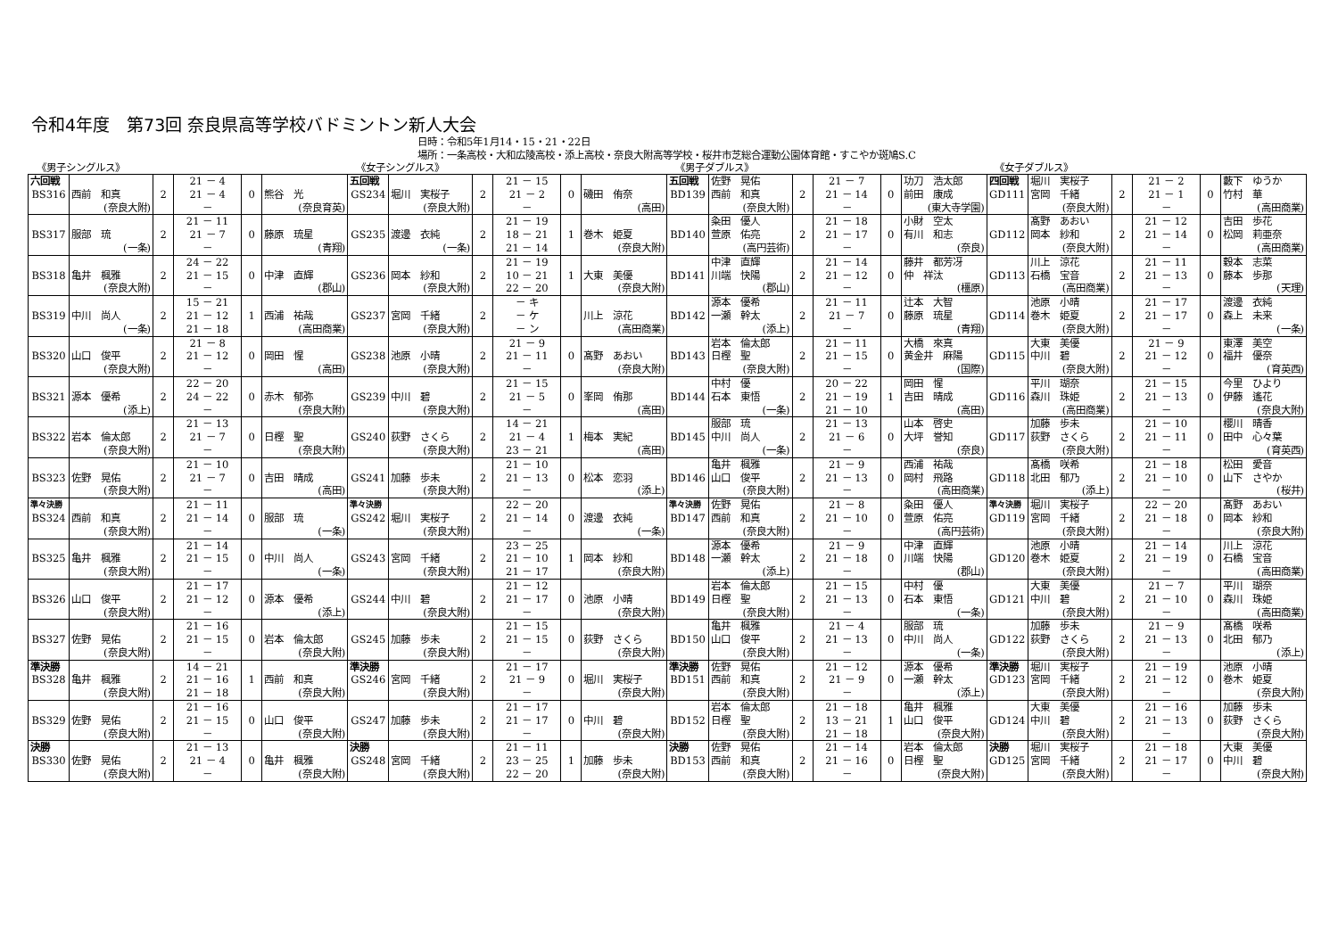令和4年度　第73回 奈良県高等学校バドミントン新人大会
日時：令和5年1月14・15・21・22日
場所：一条高校・大和広陵高校・添上高校・奈良大附高等学校・桜井市芝総合運動公園体育館・すこやか斑鳩S.C
《男子シングルス》 《女子シングルス》 《男子ダブルス》 《女子ダブルス》
| 六回戦 BS316 | 西前 和真 (奈良大附) | 2 | 21 － 4 21 － 4 － | 0 | 熊谷 光 (奈良育英) | 五回戦 GS234 | 堀川 実桜子 (奈良大附) | 2 | 21 － 15 21 － 2 － | 0 | 磯田 侑奈 (高田) | 五回戦 BD139 | 佐野 晃佑 西前 和真 (奈良大附) | 2 | 21 － 7 21 － 14 － | 0 | 功刀 浩太郎 前田 康成 (東大寺学園) | 四回戦 GD111 | 堀川 実桜子 宮岡 千緒 (奈良大附) | 2 | 21 － 2 21 － 1 － | 0 | 藪下 ゆうか 竹村 華 (高田商業) |
| BS317 | 服部 琉 (一条) | 2 | 21 － 11 21 － 7 － | 0 | 藤原 琉星 (青翔) | GS235 | 渡邊 衣純 (一条) | 2 | 21 － 19 18 － 21 21 － 14 | 1 | 巻木 姫夏 (奈良大附) | BD140 | 粂田 優人 萱原 佑亮 (高円芸術) | 2 | 21 － 18 21 － 17 － | 0 | 小財 空太 有川 和志 (奈良) | GD112 | 髙野 あおい 岡本 紗和 (奈良大附) | 2 | 21 － 12 21 － 14 － | 0 | 吉田 歩花 松岡 莉亜奈 (高田商業) |
| BS318 | 亀井 楓雅 (奈良大附) | 2 | 24 － 22 21 － 15 － | 0 | 中津 直輝 (郡山) | GS236 | 岡本 紗和 (奈良大附) | 2 | 21 － 19 10 － 21 22 － 20 | 1 | 大東 美優 (奈良大附) | BD141 | 中津 直輝 川端 快陽 (郡山) | 2 | 21 － 14 21 － 12 － | 0 | 藤井 都芳冴 仲 祥汰 (橿原) | GD113 | 川上 涼花 石橋 宝音 (高田商業) | 2 | 21 － 11 21 － 13 － | 0 | 穀本 志菜 藤本 歩那 (天理) |
| BS319 | 中川 尚人 (一条) | 2 | 15 － 21 21 － 12 21 － 18 | 1 | 西浦 祐哉 (高田商業) | GS237 | 宮岡 千緒 (奈良大附) | 2 | － キ － ケ － ン | | 川上 涼花 (高田商業) | BD142 | 源本 優希 一瀬 幹太 (添上) | 2 | 21 － 11 21 － 7 － | 0 | 辻本 大智 藤原 琉星 (青翔) | GD114 | 池原 小晴 巻木 姫夏 (奈良大附) | 2 | 21 － 17 21 － 17 － | 0 | 渡邊 衣純 森上 未来 (一条) |
| BS320 | 山口 俊平 (奈良大附) | 2 | 21 － 8 21 － 12 － | 0 | 岡田 惺 (高田) | GS238 | 池原 小晴 (奈良大附) | 2 | 21 － 9 21 － 11 － | 0 | 髙野 あおい (奈良大附) | BD143 | 岩本 倫太郎 日樫 聖 (奈良大附) | 2 | 21 － 11 21 － 15 － | 0 | 大橋 來真 黄金井 麻陽 (国際) | GD115 | 大東 美優 中川 碧 (奈良大附) | 2 | 21 － 9 21 － 12 － | 0 | 東澤 美空 福井 優奈 (育英西) |
| BS321 | 源本 優希 (添上) | 2 | 22 － 20 24 － 22 － | 0 | 赤木 郁弥 (奈良大附) | GS239 | 中川 碧 (奈良大附) | 2 | 21 － 15 21 － 5 － | 0 | 峯岡 侑那 (高田) | BD144 | 中村 優 石本 東悟 (一条) | 2 | 20 － 22 21 － 19 21 － 10 | 1 | 岡田 惺 吉田 晴成 (高田) | GD116 | 平川 瑚奈 森川 珠姫 (高田商業) | 2 | 21 － 15 21 － 13 － | 0 | 今里 ひより 伊藤 遙花 (奈良大附) |
| BS322 | 岩本 倫太郎 (奈良大附) | 2 | 21 － 13 21 － 7 － | 0 | 日樫 聖 (奈良大附) | GS240 | 荻野 さくら (奈良大附) | 2 | 14 － 21 21 － 4 23 － 21 | 1 | 梅本 実紀 (高田) | BD145 | 服部 琉 中川 尚人 (一条) | 2 | 21 － 13 21 － 6 － | 0 | 山本 啓史 大坪 誉知 (奈良) | GD117 | 加藤 歩未 荻野 さくら (奈良大附) | 2 | 21 － 10 21 － 11 － | 0 | 櫻川 晴香 田中 心々葉 (育英西) |
| BS323 | 佐野 晃佑 (奈良大附) | 2 | 21 － 10 21 － 7 － | 0 | 吉田 晴成 (高田) | GS241 | 加藤 歩未 (奈良大附) | 2 | 21 － 10 21 － 13 － | 0 | 松本 恋羽 (添上) | BD146 | 亀井 楓雅 山口 俊平 (奈良大附) | 2 | 21 － 9 21 － 13 － | 0 | 西浦 祐哉 岡村 飛路 (高田商業) | GD118 | 髙橋 咲希 北田 郁乃 (添上) | 2 | 21 － 18 21 － 10 － | 0 | 松田 愛音 山下 さやか (桜井) |
| 準々決勝 BS324 | 西前 和真 (奈良大附) | 2 | 21 － 11 21 － 14 － | 0 | 服部 琉 (一条) | 準々決勝 GS242 | 堀川 実桜子 (奈良大附) | 2 | 22 － 20 21 － 14 － | 0 | 渡邊 衣純 (一条) | 準々決勝 BD147 | 佐野 晃佑 西前 和真 (奈良大附) | 2 | 21 － 8 21 － 10 － | 0 | 粂田 優人 萱原 佑亮 (高円芸術) | 準々決勝 GD119 | 堀川 実桜子 宮岡 千緒 (奈良大附) | 2 | 22 － 20 21 － 18 － | 0 | 髙野 あおい 岡本 紗和 (奈良大附) |
| BS325 | 亀井 楓雅 (奈良大附) | 2 | 21 － 14 21 － 15 － | 0 | 中川 尚人 (一条) | GS243 | 宮岡 千緒 (奈良大附) | 2 | 23 － 25 21 － 10 21 － 17 | 1 | 岡本 紗和 (奈良大附) | BD148 | 源本 優希 一瀬 幹太 (添上) | 2 | 21 － 9 21 － 18 － | 0 | 中津 直輝 川端 快陽 (郡山) | GD120 | 池原 小晴 巻木 姫夏 (奈良大附) | 2 | 21 － 14 21 － 19 － | 0 | 川上 涼花 石橋 宝音 (高田商業) |
| BS326 | 山口 俊平 (奈良大附) | 2 | 21 － 17 21 － 12 － | 0 | 源本 優希 (添上) | GS244 | 中川 碧 (奈良大附) | 2 | 21 － 12 21 － 17 － | 0 | 池原 小晴 (奈良大附) | BD149 | 岩本 倫太郎 日樫 聖 (奈良大附) | 2 | 21 － 15 21 － 13 － | 0 | 中村 優 石本 東悟 (一条) | GD121 | 大東 美優 中川 碧 (奈良大附) | 2 | 21 － 7 21 － 10 － | 0 | 平川 瑚奈 森川 珠姫 (高田商業) |
| BS327 | 佐野 晃佑 (奈良大附) | 2 | 21 － 16 21 － 15 － | 0 | 岩本 倫太郎 (奈良大附) | GS245 | 加藤 歩未 (奈良大附) | 2 | 21 － 15 21 － 15 － | 0 | 荻野 さくら (奈良大附) | BD150 | 亀井 楓雅 山口 俊平 (奈良大附) | 2 | 21 － 4 21 － 13 － | 0 | 服部 琉 中川 尚人 (一条) | GD122 | 加藤 歩未 荻野 さくら (奈良大附) | 2 | 21 － 9 21 － 13 － | 0 | 髙橋 咲希 北田 郁乃 (添上) |
| 準決勝 BS328 | 亀井 楓雅 (奈良大附) | 2 | 14 － 21 21 － 16 21 － 18 | 1 | 西前 和真 (奈良大附) | 準決勝 GS246 | 宮岡 千緒 (奈良大附) | 2 | 21 － 17 21 － 9 － | 0 | 堀川 実桜子 (奈良大附) | 準決勝 BD151 | 佐野 晃佑 西前 和真 (奈良大附) | 2 | 21 － 12 21 － 9 － | 0 | 源本 優希 一瀬 幹太 (添上) | 準決勝 GD123 | 堀川 実桜子 宮岡 千緒 (奈良大附) | 2 | 21 － 19 21 － 12 － | 0 | 池原 小晴 巻木 姫夏 (奈良大附) |
| BS329 | 佐野 晃佑 (奈良大附) | 2 | 21 － 16 21 － 15 － | 0 | 山口 俊平 (奈良大附) | GS247 | 加藤 歩未 (奈良大附) | 2 | 21 － 17 21 － 17 － | 0 | 中川 碧 (奈良大附) | BD152 | 岩本 倫太郎 日樫 聖 (奈良大附) | 2 | 21 － 18 13 － 21 21 － 18 | 1 | 亀井 楓雅 山口 俊平 (奈良大附) | GD124 | 大東 美優 中川 碧 (奈良大附) | 2 | 21 － 16 21 － 13 － | 0 | 加藤 歩未 荻野 さくら (奈良大附) |
| 決勝 BS330 | 佐野 晃佑 (奈良大附) | 2 | 21 － 13 21 － 4 － | 0 | 亀井 楓雅 (奈良大附) | 決勝 GS248 | 宮岡 千緒 (奈良大附) | 2 | 21 － 11 23 － 25 22 － 20 | 1 | 加藤 歩未 (奈良大附) | 決勝 BD153 | 佐野 晃佑 西前 和真 (奈良大附) | 2 | 21 － 14 21 － 16 － | 0 | 岩本 倫太郎 日樫 聖 (奈良大附) | 決勝 GD125 | 堀川 実桜子 宮岡 千緒 (奈良大附) | 2 | 21 － 18 21 － 17 － | 0 | 大東 美優 中川 碧 (奈良大附) |